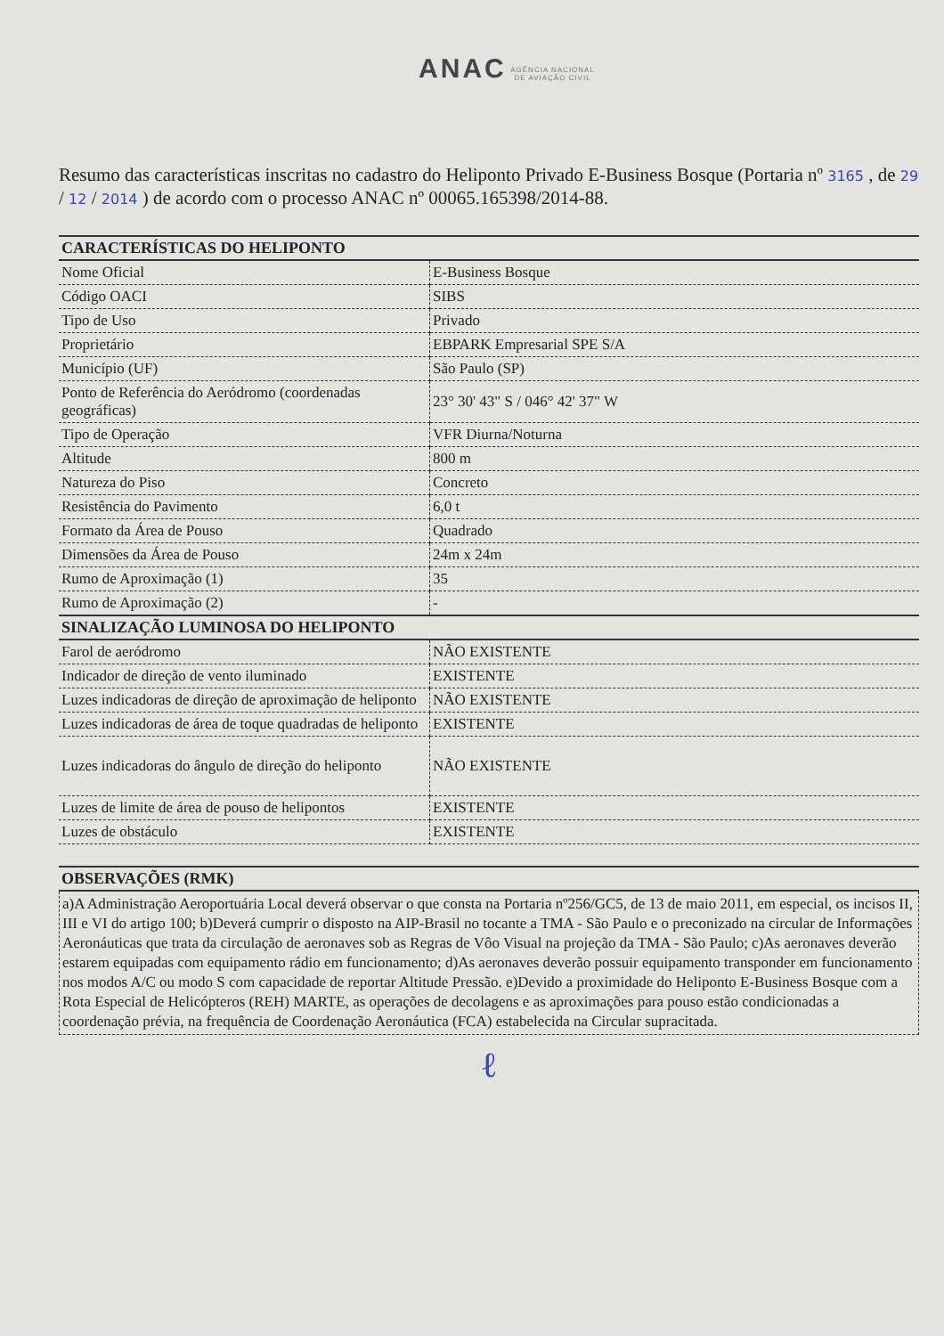ANAC AGÊNCIA NACIONAL
DE AVIAÇÃO CIVIL
Resumo das características inscritas no cadastro do Heliponto Privado E-Business Bosque (Portaria nº 3165 , de 29 / 12 / 2014 ) de acordo com o processo ANAC nº 00065.165398/2014-88.
| CARACTERÍSTICAS DO HELIPONTO | |
| --- | --- |
| Nome Oficial | E-Business Bosque |
| Código OACI | SIBS |
| Tipo de Uso | Privado |
| Proprietário | EBPARK Empresarial SPE S/A |
| Município (UF) | São Paulo (SP) |
| Ponto de Referência do Aeródromo (coordenadas geográficas) | 23° 30' 43" S / 046° 42' 37" W |
| Tipo de Operação | VFR Diurna/Noturna |
| Altitude | 800 m |
| Natureza do Piso | Concreto |
| Resistência do Pavimento | 6,0 t |
| Formato da Área de Pouso | Quadrado |
| Dimensões da Área de Pouso | 24m x 24m |
| Rumo de Aproximação (1) | 35 |
| Rumo de Aproximação (2) | - |
| SINALIZAÇÃO LUMINOSA DO HELIPONTO | |
| Farol de aeródromo | NÃO EXISTENTE |
| Indicador de direção de vento iluminado | EXISTENTE |
| Luzes indicadoras de direção de aproximação de heliponto | NÃO EXISTENTE |
| Luzes indicadoras de área de toque quadradas de heliponto | EXISTENTE |
| Luzes indicadoras do ângulo de direção do heliponto | NÃO EXISTENTE |
| Luzes de limite de área de pouso de helipontos | EXISTENTE |
| Luzes de obstáculo | EXISTENTE |
| OBSERVAÇÕES (RMK) |
| --- |
a)A Administração Aeroportuária Local deverá observar o que consta na Portaria nº256/GC5, de 13 de maio 2011, em especial, os incisos II, III e VI do artigo 100; b)Deverá cumprir o disposto na AIP-Brasil no tocante a TMA - São Paulo e o preconizado na circular de Informações Aeronáuticas que trata da circulação de aeronaves sob as Regras de Vôo Visual na projeção da TMA - São Paulo; c)As aeronaves deverão estarem equipadas com equipamento rádio em funcionamento; d)As aeronaves deverão possuir equipamento transponder em funcionamento nos modos A/C ou modo S com capacidade de reportar Altitude Pressão. e)Devido a proximidade do Heliponto E-Business Bosque com a Rota Especial de Helicópteros (REH) MARTE, as operações de decolagens e as aproximações para pouso estão condicionadas a coordenação prévia, na frequência de Coordenação Aeronáutica (FCA) estabelecida na Circular supracitada.
ℓ